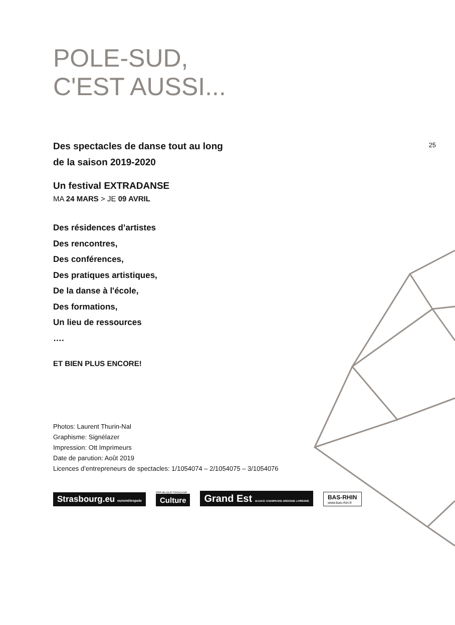POLE-SUD,
C'EST AUSSI...
Des spectacles de danse tout au long
de la saison 2019-2020
25
Un festival EXTRADANSE
MA 24 MARS > JE 09 AVRIL
Des résidences d’artistes
Des rencontres,
Des conférences,
Des pratiques artistiques,
De la danse à l'école,
Des formations,
Un lieu de ressources
….
ET BIEN PLUS ENCORE!
Photos: Laurent Thurin-Nal
Graphisme: Signélazer
Impression: Ott Imprimeurs
Date de parution: Août 2019
Licences d’entrepreneurs de spectacles: 1/1054074 – 2/1054075 – 3/1054076
Strasbourg.eu eurométropole
RÉPUBLIQUE FRANÇAISE
Culture
Grand Est ALSACE CHAMPAGNE-ARDENNE LORRAINE
BAS-RHIN
www.bas-rhin.fr